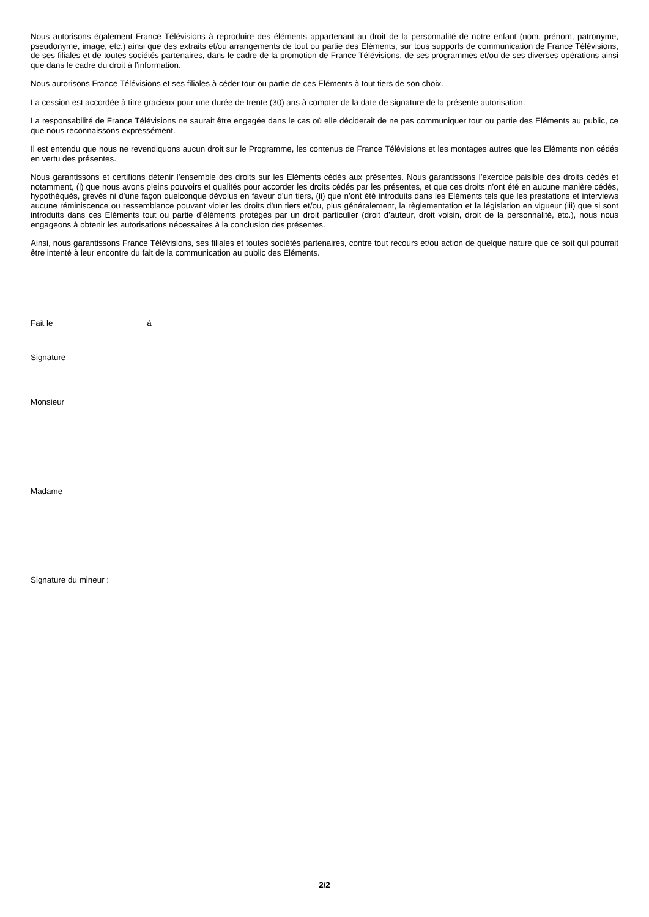Nous autorisons également France Télévisions à reproduire des éléments appartenant au droit de la personnalité de notre enfant (nom, prénom, patronyme, pseudonyme, image, etc.) ainsi que des extraits et/ou arrangements de tout ou partie des Eléments, sur tous supports de communication de France Télévisions, de ses filiales et de toutes sociétés partenaires, dans le cadre de la promotion de France Télévisions, de ses programmes et/ou de ses diverses opérations ainsi que dans le cadre du droit à l’information.
Nous autorisons France Télévisions et ses filiales à céder tout ou partie de ces Eléments à tout tiers de son choix.
La cession est accordée à titre gracieux pour une durée de trente (30) ans à compter de la date de signature de la présente autorisation.
La responsabilité de France Télévisions ne saurait être engagée dans le cas où elle déciderait de ne pas communiquer tout ou partie des Eléments au public, ce que nous reconnaissons expressément.
Il est entendu que nous ne revendiquons aucun droit sur le Programme, les contenus de France Télévisions et les montages autres que les Eléments non cédés en vertu des présentes.
Nous garantissons et certifions détenir l’ensemble des droits sur les Eléments cédés aux présentes. Nous garantissons l’exercice paisible des droits cédés et notamment, (i) que nous avons pleins pouvoirs et qualités pour accorder les droits cédés par les présentes, et que ces droits n’ont été en aucune manière cédés, hypothéqués, grevés ni d’une façon quelconque dévolus en faveur d’un tiers, (ii) que n’ont été introduits dans les Eléments tels que les prestations et interviews aucune réminiscence ou ressemblance pouvant violer les droits d’un tiers et/ou, plus généralement, la règlementation et la législation en vigueur (iii) que si sont introduits dans ces Eléments tout ou partie d’éléments protégés par un droit particulier (droit d’auteur, droit voisin, droit de la personnalité, etc.), nous nous engageons à obtenir les autorisations nécessaires à la conclusion des présentes.
Ainsi, nous garantissons France Télévisions, ses filiales et toutes sociétés partenaires, contre tout recours et/ou action de quelque nature que ce soit qui pourrait être intenté à leur encontre du fait de la communication au public des Eléments.
Fait le à
Signature
Monsieur
Madame
Signature du mineur :
2/2